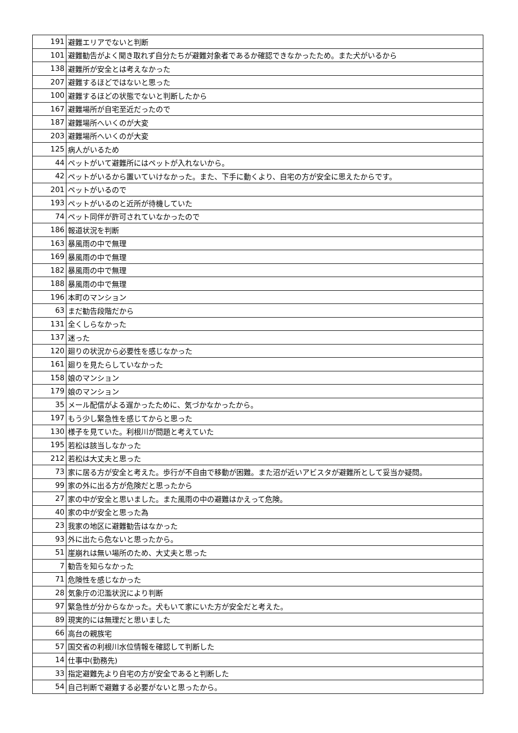| 191 | 避難エリアでないと判断 |
| 101 | 避難勧告がよく聞き取れず自分たちが避難対象者であるか確認できなかったため。また犬がいるから |
| 138 | 避難所が安全とは考えなかった |
| 207 | 避難するほどではないと思った |
| 100 | 避難するほどの状態でないと判断したから |
| 167 | 避難場所が自宅至近だったので |
| 187 | 避難場所へいくのが大変 |
| 203 | 避難場所へいくのが大変 |
| 125 | 病人がいるため |
| 44 | ペットがいて避難所にはペットが入れないから。 |
| 42 | ペットがいるから置いていけなかった。また、下手に動くより、自宅の方が安全に思えたからです。 |
| 201 | ペットがいるので |
| 193 | ペットがいるのと近所が待機していた |
| 74 | ペット同伴が許可されていなかったので |
| 186 | 報道状況を判断 |
| 163 | 暴風雨の中で無理 |
| 169 | 暴風雨の中で無理 |
| 182 | 暴風雨の中で無理 |
| 188 | 暴風雨の中で無理 |
| 196 | 本町のマンション |
| 63 | まだ勧告段階だから |
| 131 | 全くしらなかった |
| 137 | 迷った |
| 120 | 廻りの状況から必要性を感じなかった |
| 161 | 廻りを見たらしていなかった |
| 158 | 娘のマンション |
| 179 | 娘のマンション |
| 35 | メール配信がよる遅かったために、気づかなかったから。 |
| 197 | もう少し緊急性を感じてからと思った |
| 130 | 様子を見ていた。利根川が問題と考えていた |
| 195 | 若松は該当しなかった |
| 212 | 若松は大丈夫と思った |
| 73 | 家に居る方が安全と考えた。歩行が不自由で移動が困難。また沼が近いアビスタが避難所として妥当か疑問。 |
| 99 | 家の外に出る方が危険だと思ったから |
| 27 | 家の中が安全と思いました。また風雨の中の避難はかえって危険。 |
| 40 | 家の中が安全と思った為 |
| 23 | 我家の地区に避難勧告はなかった |
| 93 | 外に出たら危ないと思ったから。 |
| 51 | 崖崩れは無い場所のため、大丈夫と思った |
| 7 | 勧告を知らなかった |
| 71 | 危険性を感じなかった |
| 28 | 気象庁の氾濫状況により判断 |
| 97 | 緊急性が分からなかった。犬もいて家にいた方が安全だと考えた。 |
| 89 | 現実的には無理だと思いました |
| 66 | 高台の親族宅 |
| 57 | 国交省の利根川水位情報を確認して判断した |
| 14 | 仕事中(勤務先) |
| 33 | 指定避難先より自宅の方が安全であると判断した |
| 54 | 自己判断で避難する必要がないと思ったから。 |